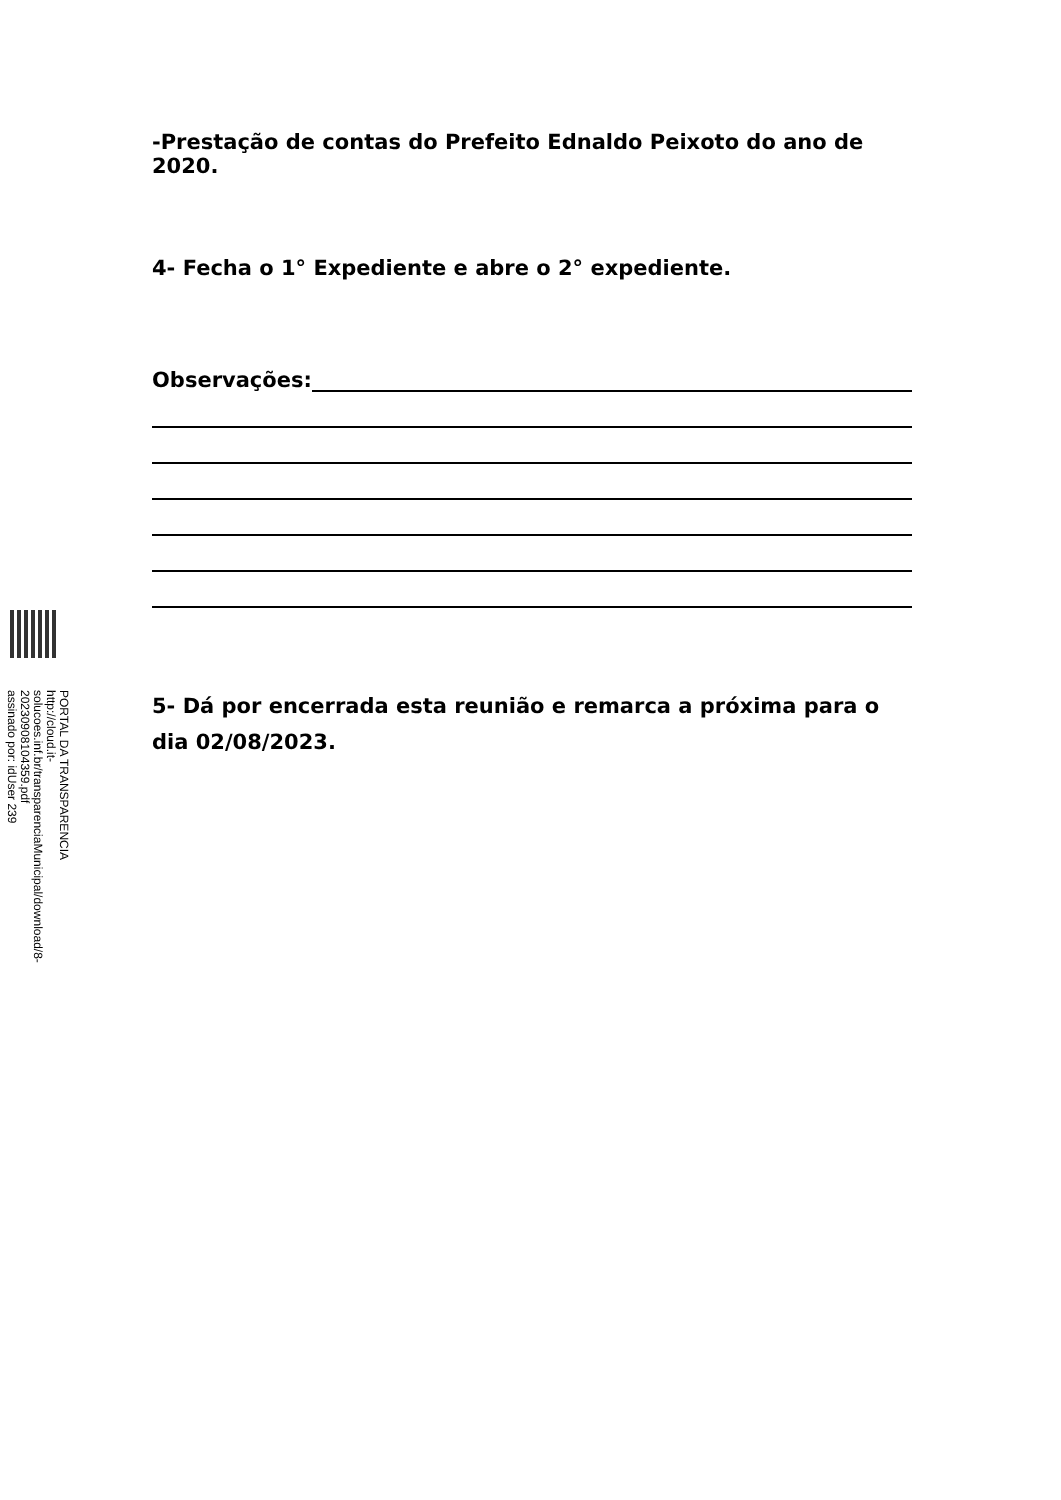-Prestação de contas do Prefeito Ednaldo Peixoto do ano de 2020.
4- Fecha o 1° Expediente e abre o 2° expediente.
Observações:
5- Dá por encerrada esta reunião e remarca a próxima para o dia 02/08/2023.
PORTAL DA TRANSPARENCIA
http://cloud.it-solucoes.inf.br/transparenciaMunicipal/download/8-20230908104359.pdf
assinado por: idUser 239